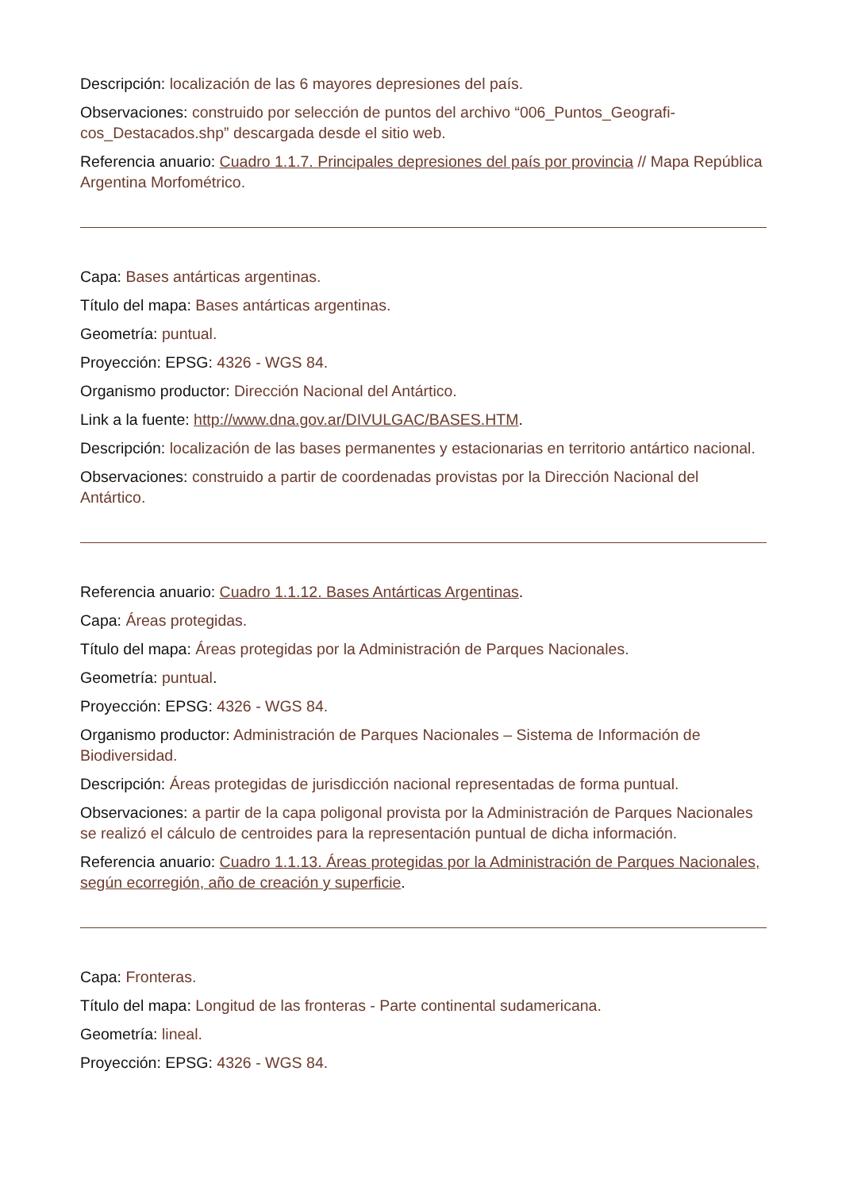Descripción: localización de las 6 mayores depresiones del país.
Observaciones: construido por selección de puntos del archivo “006_Puntos_Geografi-cos_Destacados.shp” descargada desde el sitio web.
Referencia anuario: Cuadro 1.1.7. Principales depresiones del país por provincia // Mapa República Argentina Morfométrico.
Capa: Bases antárticas argentinas.
Título del mapa: Bases antárticas argentinas.
Geometría: puntual.
Proyección: EPSG: 4326 - WGS 84.
Organismo productor: Dirección Nacional del Antártico.
Link a la fuente: http://www.dna.gov.ar/DIVULGAC/BASES.HTM.
Descripción: localización de las bases permanentes y estacionarias en territorio antártico nacional.
Observaciones: construido a partir de coordenadas provistas por la Dirección Nacional del Antártico.
Referencia anuario: Cuadro 1.1.12. Bases Antárticas Argentinas.
Capa: Áreas protegidas.
Título del mapa: Áreas protegidas por la Administración de Parques Nacionales.
Geometría: puntual.
Proyección: EPSG: 4326 - WGS 84.
Organismo productor: Administración de Parques Nacionales – Sistema de Información de Biodiversidad.
Descripción: Áreas protegidas de jurisdicción nacional representadas de forma puntual.
Observaciones: a partir de la capa poligonal provista por la Administración de Parques Nacionales se realizó el cálculo de centroides para la representación puntual de dicha información.
Referencia anuario: Cuadro 1.1.13. Áreas protegidas por la Administración de Parques Nacionales, según ecorregión, año de creación y superficie.
Capa: Fronteras.
Título del mapa: Longitud de las fronteras - Parte continental sudamericana.
Geometría: lineal.
Proyección: EPSG: 4326 - WGS 84.